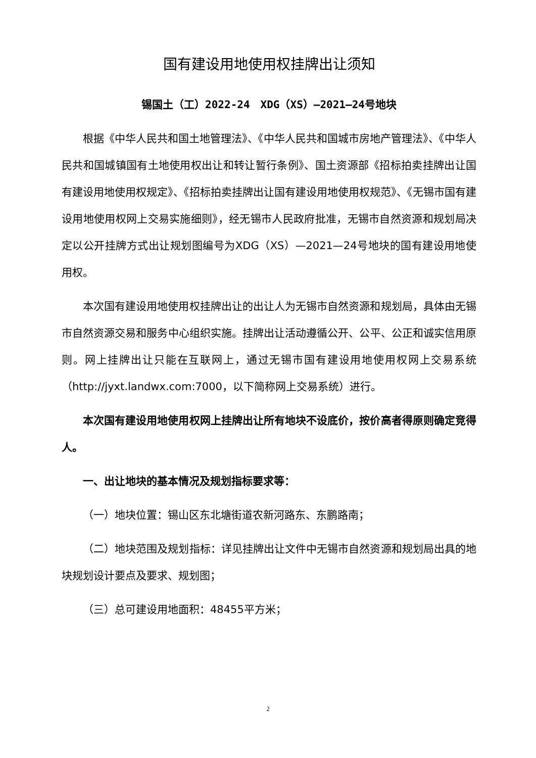国有建设用地使用权挂牌出让须知
锡国土（工）2022-24　XDG（XS）—2021—24号地块
根据《中华人民共和国土地管理法》、《中华人民共和国城市房地产管理法》、《中华人民共和国城镇国有土地使用权出让和转让暂行条例》、国土资源部《招标拍卖挂牌出让国有建设用地使用权规定》、《招标拍卖挂牌出让国有建设用地使用权规范》、《无锡市国有建设用地使用权网上交易实施细则》，经无锡市人民政府批准，无锡市自然资源和规划局决定以公开挂牌方式出让规划图编号为XDG（XS）—2021—24号地块的国有建设用地使用权。
本次国有建设用地使用权挂牌出让的出让人为无锡市自然资源和规划局，具体由无锡市自然资源交易和服务中心组织实施。挂牌出让活动遵循公开、公平、公正和诚实信用原则。网上挂牌出让只能在互联网上，通过无锡市国有建设用地使用权网上交易系统（http://jyxt.landwx.com:7000，以下简称网上交易系统）进行。
本次国有建设用地使用权网上挂牌出让所有地块不设底价，按价高者得原则确定竞得人。
一、出让地块的基本情况及规划指标要求等：
（一）地块位置：锡山区东北塘街道农新河路东、东鹏路南；
（二）地块范围及规划指标：详见挂牌出让文件中无锡市自然资源和规划局出具的地块规划设计要点及要求、规划图；
（三）总可建设用地面积：48455平方米；
2